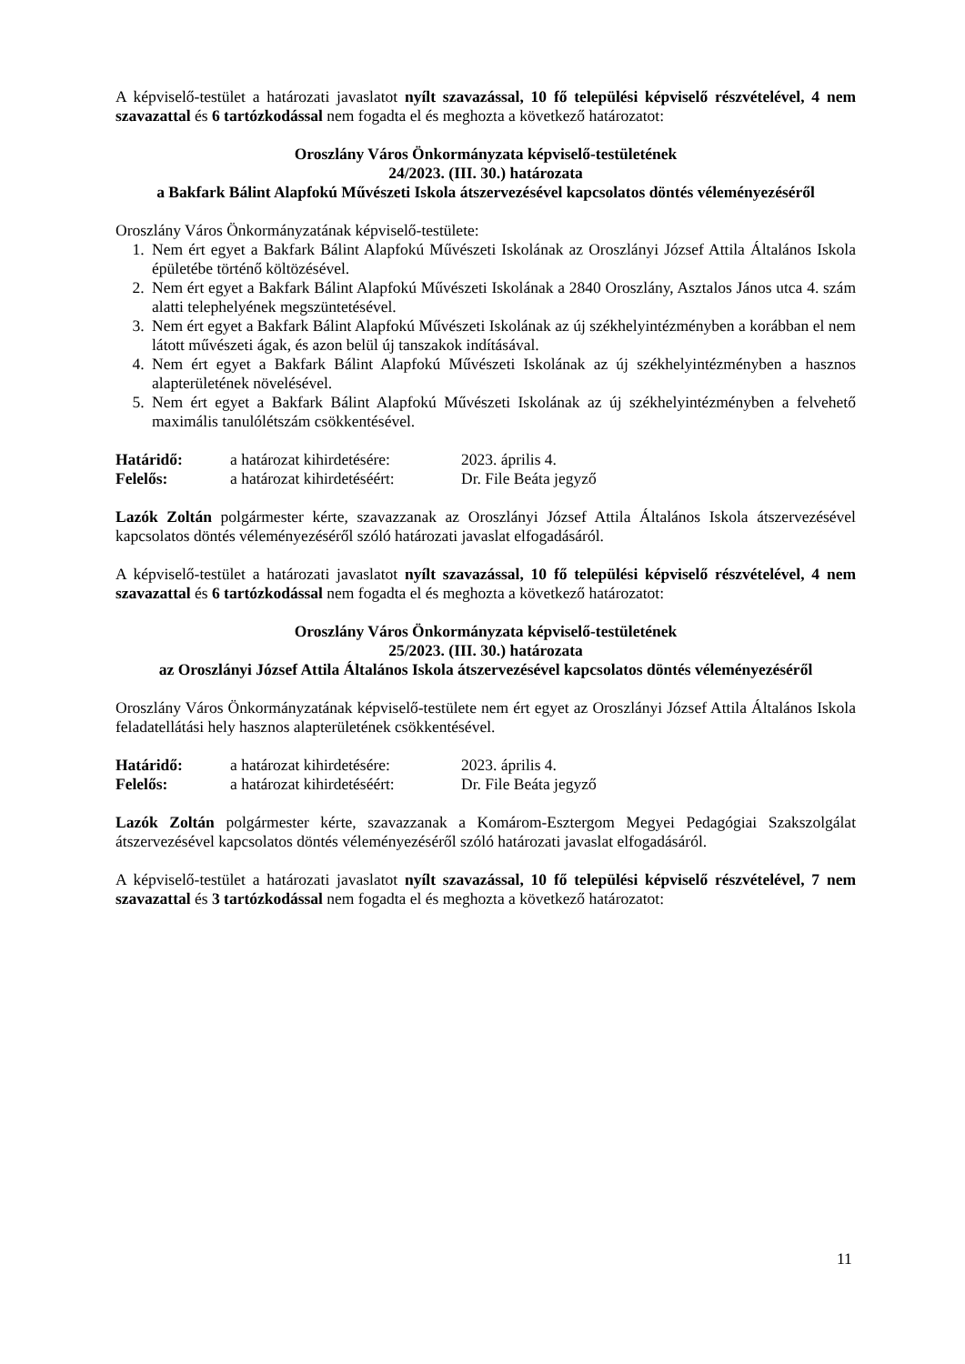A képviselő-testület a határozati javaslatot nyílt szavazással, 10 fő települési képviselő részvételével, 4 nem szavazattal és 6 tartózkodással nem fogadta el és meghozta a következő határozatot:
Oroszlány Város Önkormányzata képviselő-testületének
24/2023. (III. 30.) határozata
a Bakfark Bálint Alapfokú Művészeti Iskola átszervezésével kapcsolatos döntés véleményezéséről
Oroszlány Város Önkormányzatának képviselő-testülete:
1. Nem ért egyet a Bakfark Bálint Alapfokú Művészeti Iskolának az Oroszlányi József Attila Általános Iskola épületébe történő költözésével.
2. Nem ért egyet a Bakfark Bálint Alapfokú Művészeti Iskolának a 2840 Oroszlány, Asztalos János utca 4. szám alatti telephelyének megszüntetésével.
3. Nem ért egyet a Bakfark Bálint Alapfokú Művészeti Iskolának az új székhelyintézményben a korábban el nem látott művészeti ágak, és azon belül új tanszakok indításával.
4. Nem ért egyet a Bakfark Bálint Alapfokú Művészeti Iskolának az új székhelyintézményben a hasznos alapterületének növelésével.
5. Nem ért egyet a Bakfark Bálint Alapfokú Művészeti Iskolának az új székhelyintézményben a felvehető maximális tanulólétszám csökkentésével.
| Határidő: | a határozat kihirdetésére: | 2023. április 4. |
| Felelős: | a határozat kihirdetéséért: | Dr. File Beáta jegyző |
Lazók Zoltán polgármester kérte, szavazzanak az Oroszlányi József Attila Általános Iskola átszervezésével kapcsolatos döntés véleményezéséről szóló határozati javaslat elfogadásáról.
A képviselő-testület a határozati javaslatot nyílt szavazással, 10 fő települési képviselő részvételével, 4 nem szavazattal és 6 tartózkodással nem fogadta el és meghozta a következő határozatot:
Oroszlány Város Önkormányzata képviselő-testületének
25/2023. (III. 30.) határozata
az Oroszlányi József Attila Általános Iskola átszervezésével kapcsolatos döntés véleményezéséről
Oroszlány Város Önkormányzatának képviselő-testülete nem ért egyet az Oroszlányi József Attila Általános Iskola feladatellátási hely hasznos alapterületének csökkentésével.
| Határidő: | a határozat kihirdetésére: | 2023. április 4. |
| Felelős: | a határozat kihirdetéséért: | Dr. File Beáta jegyző |
Lazók Zoltán polgármester kérte, szavazzanak a Komárom-Esztergom Megyei Pedagógiai Szakszolgálat átszervezésével kapcsolatos döntés véleményezéséről szóló határozati javaslat elfogadásáról.
A képviselő-testület a határozati javaslatot nyílt szavazással, 10 fő települési képviselő részvételével, 7 nem szavazattal és 3 tartózkodással nem fogadta el és meghozta a következő határozatot:
11